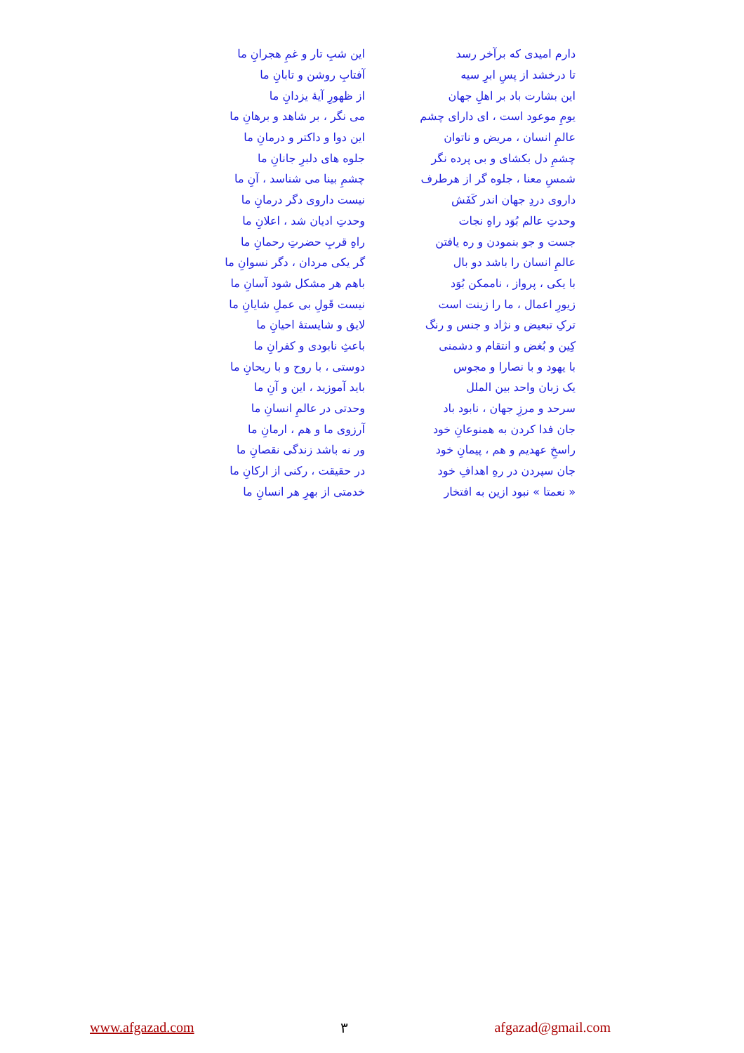دارم امیدی که برآخر رسد این شبِ تار و غمِ هجرانِ ما
تا درخشد از پسِ ابرِ سیه آفتابِ روشن و تابانِ ما
این بشارت باد بر اهلِ جهان از ظهورِ آیهٔ یزدانِ ما
یومِ موعود است ، ای دارای چشم می نگر ، بر شاهد و برهانِ ما
عالمِ انسان ، مریض و ناتوان این دوا و داکتر و درمانِ ما
چشمِ دل بکشای و بی پرده نگر جلوه های دلبرِ جانانِ ما
شمسِ معنا ، جلوه گر از هرطرف چشمِ بینا می شناسد ، آنِ ما
داروی دردِ جهان اندر کَفَش نیست داروی دگر درمانِ ما
وحدتِ عالم بُوَد راهِ نجات وحدتِ ادیان شد ، اعلانِ ما
جست و جو بنمودن و ره یافتن راهِ قربِ حضرتِ رحمانِ ما
عالمِ انسان را باشد دو بال گر یکی مردان ، دگر نسوانِ ما
با یکی ، پرواز ، ناممکن بُوَد باهم هر مشکل شود آسانِ ما
زیورِ اعمال ، ما را زینت است نیست قَولِ بی عملِ شایانِ ما
ترکِ تبعیض و نژاد و جنس و رنگ لایق و شایستهٔ احیانِ ما
کِین و بُغض و انتقام و دشمنی باعثِ نابودی و کفرانِ ما
با یهود و با نصارا و مجوس دوستی ، با روح و با ریحانِ ما
یک زبان واحد بین الملل باید آموزید ، این و آنِ ما
سرحد و مرزِ جهان ، نابود باد وحدتی در عالمِ انسانِ ما
جان فدا کردن به همنوعانِ خود آرزوی ما و هم ، ارمانِ ما
راسخِ عهدیم و هم ، پیمانِ خود ور نه باشد زندگی نقصانِ ما
جان سپردن در رهِ اهدافِ خود در حقیقت ، رکنی از ارکانِ ما
« نعمتا » نبود ازین به افتخار خدمتی از بهرِ هر انسانِ ما
www.afgazad.com ٣ afgazad@gmail.com